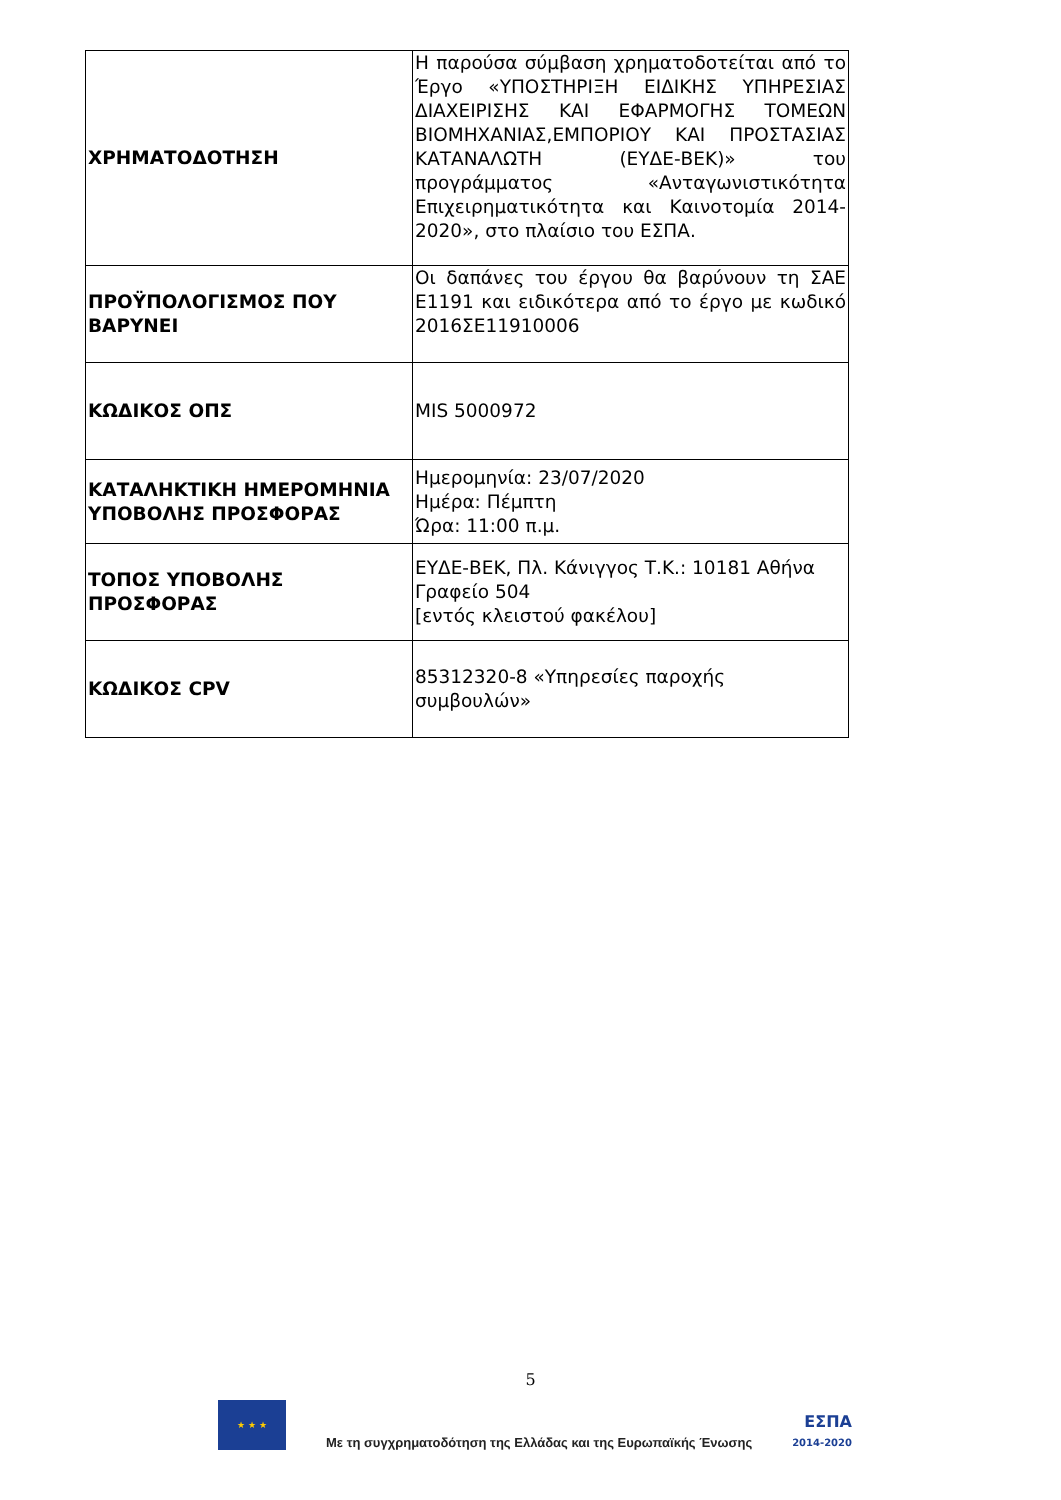| ΧΡΗΜΑΤΟΔΟΤΗΣΗ | Η παρούσα σύμβαση χρηματοδοτείται από το Έργο «ΥΠΟΣΤΗΡΙΞΗ ΕΙΔΙΚΗΣ ΥΠΗΡΕΣΙΑΣ ΔΙΑΧΕΙΡΙΣΗΣ ΚΑΙ ΕΦΑΡΜΟΓΗΣ ΤΟΜΕΩΝ ΒΙΟΜΗΧΑΝΙΑΣ,ΕΜΠΟΡΙΟΥ ΚΑΙ ΠΡΟΣΤΑΣΙΑΣ ΚΑΤΑΝΑΛΩΤΗ (ΕΥΔΕ-ΒΕΚ)» του προγράμματος «Ανταγωνιστικότητα Επιχειρηματικότητα και Καινοτομία 2014-2020», στο πλαίσιο του ΕΣΠΑ. |
| ΠΡΟΫΠΟΛΟΓΙΣΜΟΣ ΠΟΥ ΒΑΡΥΝΕΙ | Οι δαπάνες του έργου θα βαρύνουν τη ΣΑΕ Ε1191 και ειδικότερα από το έργο με κωδικό 2016ΣΕ11910006 |
| ΚΩΔΙΚΟΣ ΟΠΣ | MIS 5000972 |
| ΚΑΤΑΛΗΚΤΙΚΗ ΗΜΕΡΟΜΗΝΙΑ ΥΠΟΒΟΛΗΣ ΠΡΟΣΦΟΡΑΣ | Ημερομηνία: 23/07/2020 Ημέρα: Πέμπτη Ώρα: 11:00 π.μ. |
| ΤΟΠΟΣ ΥΠΟΒΟΛΗΣ ΠΡΟΣΦΟΡΑΣ | ΕΥΔΕ-ΒΕΚ, Πλ. Κάνιγγος Τ.Κ.: 10181 Αθήνα Γραφείο 504 [εντός κλειστού φακέλου] |
| ΚΩΔΙΚΟΣ CPV | 85312320-8 «Υπηρεσίες παροχής συμβουλών» |
5
★ ★ ★
Με τη συγχρηματοδότηση της Ελλάδας και της Ευρωπαϊκής Ένωσης
ΕΣΠΑ
2014-2020